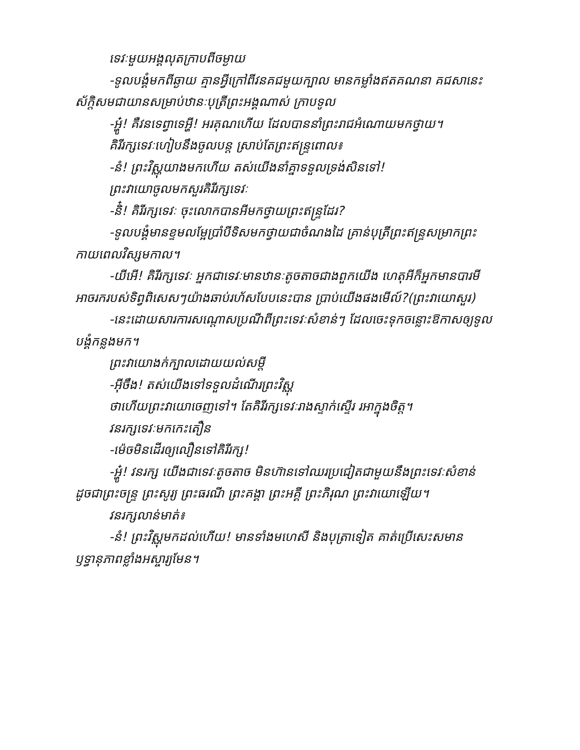ទេវៈមួយអង្គលុតក្រាបពីចម្ងាយ
-ទូលបង្គំមកពីឆ្ងាយ គ្មានអ្វីក្រៅពីវនគជមួយក្បាល មានកម្លាំងឥតគណនា គជសានេះស័ក្តិសមជាយានសម្រាប់ឋានៈបុត្រីព្រះអង្គណាស់ ក្រាបទូល
-អ្ហ៎ូ! គឺវនទេព្វាទេអ្ហី! អរគុណហើយ ដែលបាននាំព្រះរាជអំណោយមកថ្វាយ។
គិរីរក្សទេវៈហៀបនឹងចូលបន្ត ស្រាប់តែព្រះឥន្ទ្រពោល៖
-នំ! ព្រះវិស្ណុយាងមកហើយ តស់យើងនាំគ្នាទទួលទ្រង់សិនទៅ!
ព្រះវាយោចូលមកសួរគិរីរក្សទេវៈ
-និ៎! គិរីរក្សទេវៈ ចុះលោកបានអីមកថ្វាយព្រះឥន្ទ្រដែរ?
-ទូលបង្គំមានខ្ទមលម្អែប្រាំបីទិសមកថ្វាយជាចំណងដៃ គ្រាន់បុត្រីព្រះឥន្ទ្រសម្រាកព្រះកាយពេលវិស្សមកាល។
-យីអើ! គិរីរក្សទេវៈ អ្នកជាទេវៈមានឋានៈតូចតាចជាងពួកយើង ហេតុអីក៏អ្នកមានបារមី អាចរករបស់ទិព្វពិសេសៗយ៉ាងឆាប់រហ័សបែបនេះបាន ប្រាប់យើងផងមើល៍?(ព្រះវាយោសួរ)
-នេះដោយសារការសណ្ដោសប្រណីពីព្រះទេវៈសំខាន់ៗ ដែលចេះទុកចន្លោះឱកាសឲ្យទូលបង្គំកន្លងមក។
ព្រះវាយោងក់ក្បាលដោយយល់សម្ដី
-អ៊ីចឹង! តស់យើងទៅទទួលដំណើរព្រះវិស្ណុ
ថាហើយព្រះវាយោចេញទៅ។ តែគិរីរក្សទេវៈរាងស្ទាក់ស្ទើរ រអាក្នុងចិត្ត។
វនរក្សទេវៈមកកេះតឿន
-ម៉េចមិនដើរឲ្យលឿនទៅគិរីរក្ស!
-អ្ហ៎ូ! វនរក្ស យើងជាទេវៈតូចតាច មិនហ៊ានទៅឈរប្រជៀតជាមួយនឹងព្រះទេវៈសំខាន់ដូចជាព្រះចន្ទ្រ ព្រះសូរ្យ ព្រះធរណី ព្រះគង្គា ព្រះអគ្គី ព្រះភិរុណ ព្រះវាយោឡើយ។
វនរក្សលាន់មាត់៖
-នំ! ព្រះវិស្ណុមកដល់ហើយ! មានទាំងមហេសី និងបុត្រាទៀត គាត់ប្រើសេះសមានឫទ្ធានុភាពខ្លាំងអស្ចារ្យមែន។